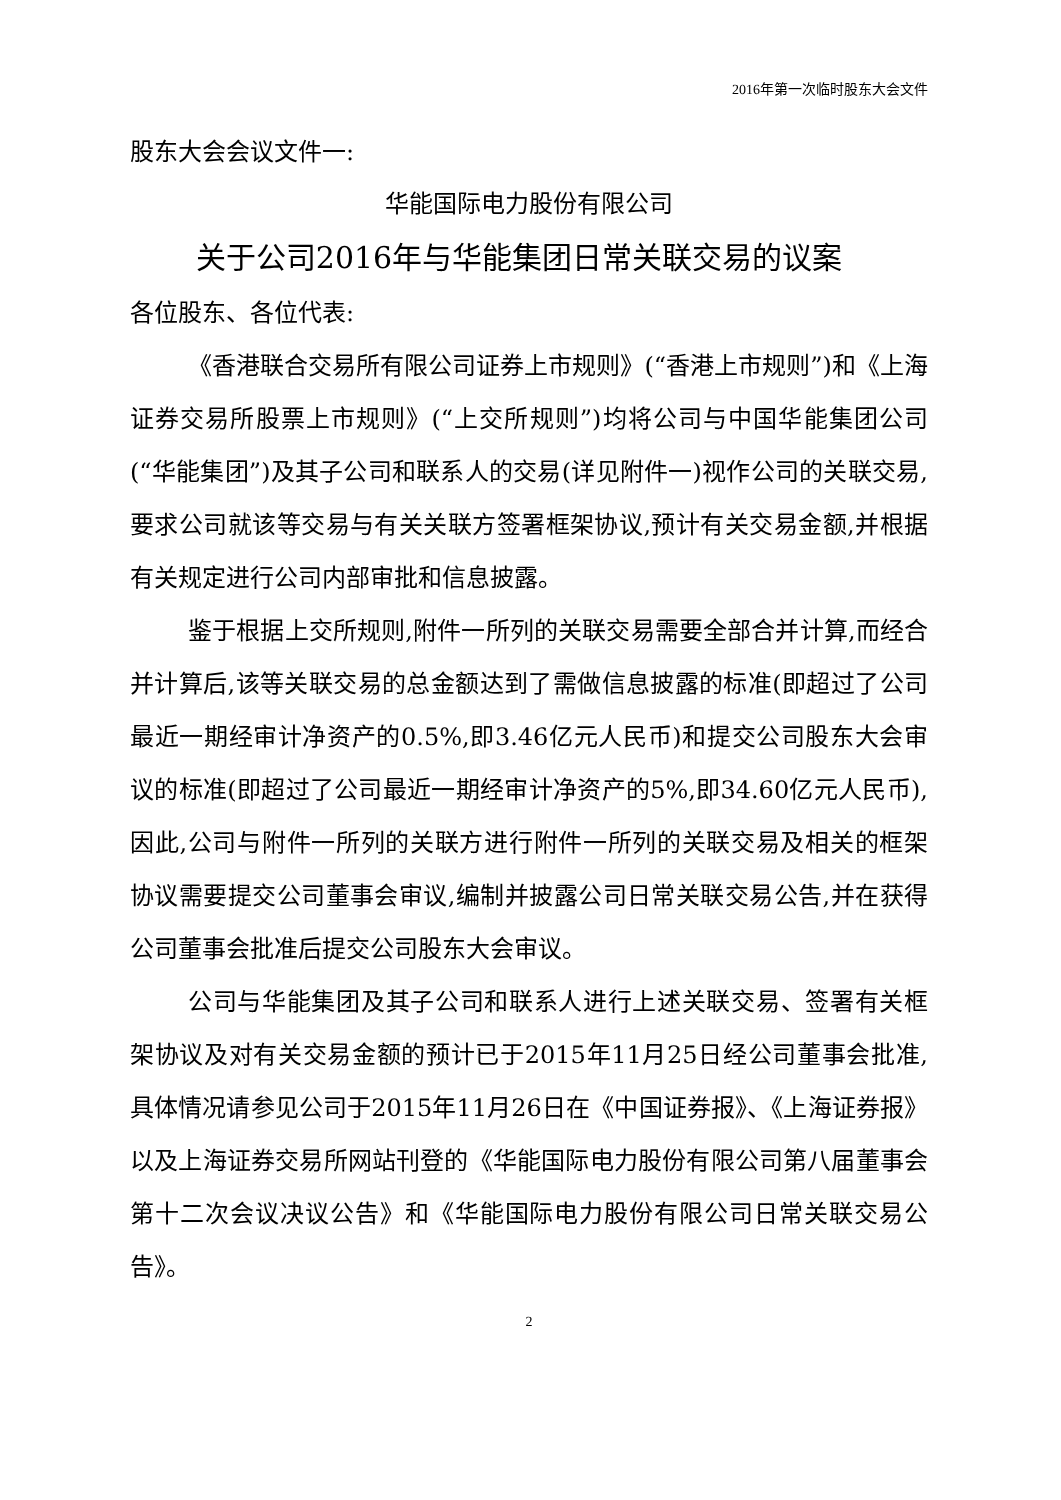2016年第一次临时股东大会文件
股东大会会议文件一:
华能国际电力股份有限公司
关于公司2016年与华能集团日常关联交易的议案
各位股东、各位代表:
《香港联合交易所有限公司证券上市规则》(“香港上市规则”)和《上海证券交易所股票上市规则》(“上交所规则”)均将公司与中国华能集团公司(“华能集团”)及其子公司和联系人的交易(详见附件一)视作公司的关联交易,要求公司就该等交易与有关关联方签署框架协议,预计有关交易金额,并根据有关规定进行公司内部审批和信息披露。
鉴于根据上交所规则,附件一所列的关联交易需要全部合并计算,而经合并计算后,该等关联交易的总金额达到了需做信息披露的标准(即超过了公司最近一期经审计净资产的0.5%,即3.46亿元人民币)和提交公司股东大会审议的标准(即超过了公司最近一期经审计净资产的5%,即34.60亿元人民币),因此,公司与附件一所列的关联方进行附件一所列的关联交易及相关的框架协议需要提交公司董事会审议,编制并披露公司日常关联交易公告,并在获得公司董事会批准后提交公司股东大会审议。
公司与华能集团及其子公司和联系人进行上述关联交易、签署有关框架协议及对有关交易金额的预计已于2015年11月25日经公司董事会批准,具体情况请参见公司于2015年11月26日在《中国证券报》、《上海证券报》以及上海证券交易所网站刊登的《华能国际电力股份有限公司第八届董事会第十二次会议决议公告》和《华能国际电力股份有限公司日常关联交易公告》。
2